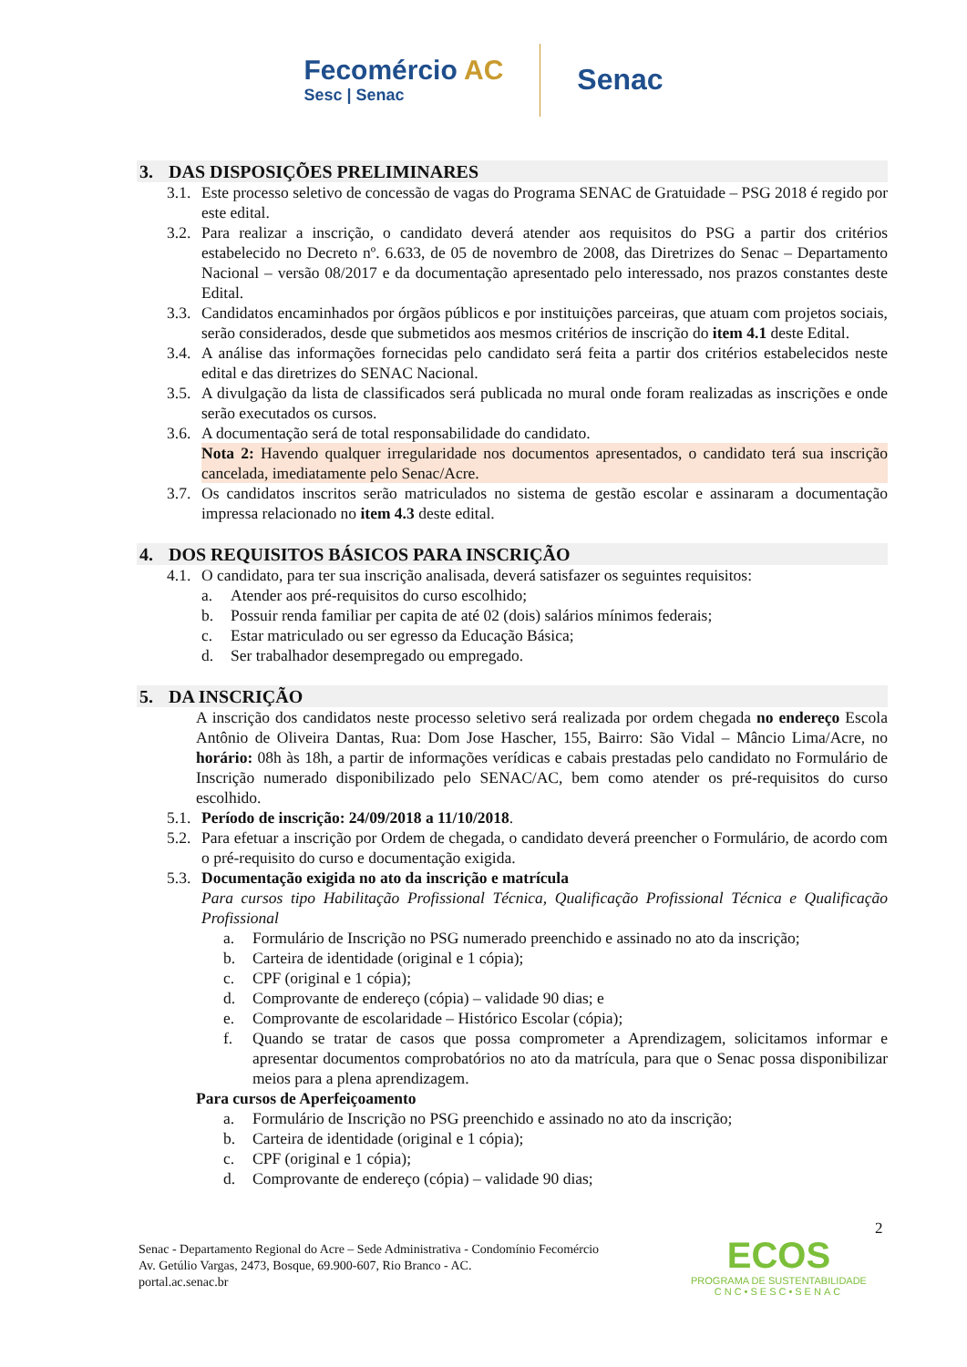Fecomércio AC
Sesc | Senac
Senac
3. DAS DISPOSIÇÕES PRELIMINARES
3.1.
Este processo seletivo de concessão de vagas do Programa SENAC de Gratuidade – PSG 2018 é regido por este edital.
3.2.
Para realizar a inscrição, o candidato deverá atender aos requisitos do PSG a partir dos critérios estabelecido no Decreto nº. 6.633, de 05 de novembro de 2008, das Diretrizes do Senac – Departamento Nacional – versão 08/2017 e da documentação apresentado pelo interessado, nos prazos constantes deste Edital.
3.3.
Candidatos encaminhados por órgãos públicos e por instituições parceiras, que atuam com projetos sociais, serão considerados, desde que submetidos aos mesmos critérios de inscrição do item 4.1 deste Edital.
3.4.
A análise das informações fornecidas pelo candidato será feita a partir dos critérios estabelecidos neste edital e das diretrizes do SENAC Nacional.
3.5.
A divulgação da lista de classificados será publicada no mural onde foram realizadas as inscrições e onde serão executados os cursos.
3.6.
A documentação será de total responsabilidade do candidato.
Nota 2: Havendo qualquer irregularidade nos documentos apresentados, o candidato terá sua inscrição cancelada, imediatamente pelo Senac/Acre.
3.7.
Os candidatos inscritos serão matriculados no sistema de gestão escolar e assinaram a documentação impressa relacionado no item 4.3 deste edital.
4. DOS REQUISITOS BÁSICOS PARA INSCRIÇÃO
4.1.
O candidato, para ter sua inscrição analisada, deverá satisfazer os seguintes requisitos:
a. Atender aos pré-requisitos do curso escolhido;
b. Possuir renda familiar per capita de até 02 (dois) salários mínimos federais;
c. Estar matriculado ou ser egresso da Educação Básica;
d. Ser trabalhador desempregado ou empregado.
5. DA INSCRIÇÃO
A inscrição dos candidatos neste processo seletivo será realizada por ordem chegada no endereço Escola Antônio de Oliveira Dantas, Rua: Dom Jose Hascher, 155, Bairro: São Vidal – Mâncio Lima/Acre, no horário: 08h às 18h, a partir de informações verídicas e cabais prestadas pelo candidato no Formulário de Inscrição numerado disponibilizado pelo SENAC/AC, bem como atender os pré-requisitos do curso escolhido.
5.1.
Período de inscrição: 24/09/2018 a 11/10/2018.
5.2.
Para efetuar a inscrição por Ordem de chegada, o candidato deverá preencher o Formulário, de acordo com o pré-requisito do curso e documentação exigida.
5.3.
Documentação exigida no ato da inscrição e matrícula
Para cursos tipo Habilitação Profissional Técnica, Qualificação Profissional Técnica e Qualificação Profissional
a. Formulário de Inscrição no PSG numerado preenchido e assinado no ato da inscrição;
b. Carteira de identidade (original e 1 cópia);
c. CPF (original e 1 cópia);
d. Comprovante de endereço (cópia) – validade 90 dias; e
e. Comprovante de escolaridade – Histórico Escolar (cópia);
f. Quando se tratar de casos que possa comprometer a Aprendizagem, solicitamos informar e apresentar documentos comprobatórios no ato da matrícula, para que o Senac possa disponibilizar meios para a plena aprendizagem.
Para cursos de Aperfeiçoamento
a. Formulário de Inscrição no PSG preenchido e assinado no ato da inscrição;
b. Carteira de identidade (original e 1 cópia);
c. CPF (original e 1 cópia);
d. Comprovante de endereço (cópia) – validade 90 dias;
2
Senac - Departamento Regional do Acre – Sede Administrativa - Condomínio Fecomércio
Av. Getúlio Vargas, 2473, Bosque, 69.900-607, Rio Branco - AC.
portal.ac.senac.br
ECOS
PROGRAMA DE SUSTENTABILIDADE
CNC•SESC•SENAC